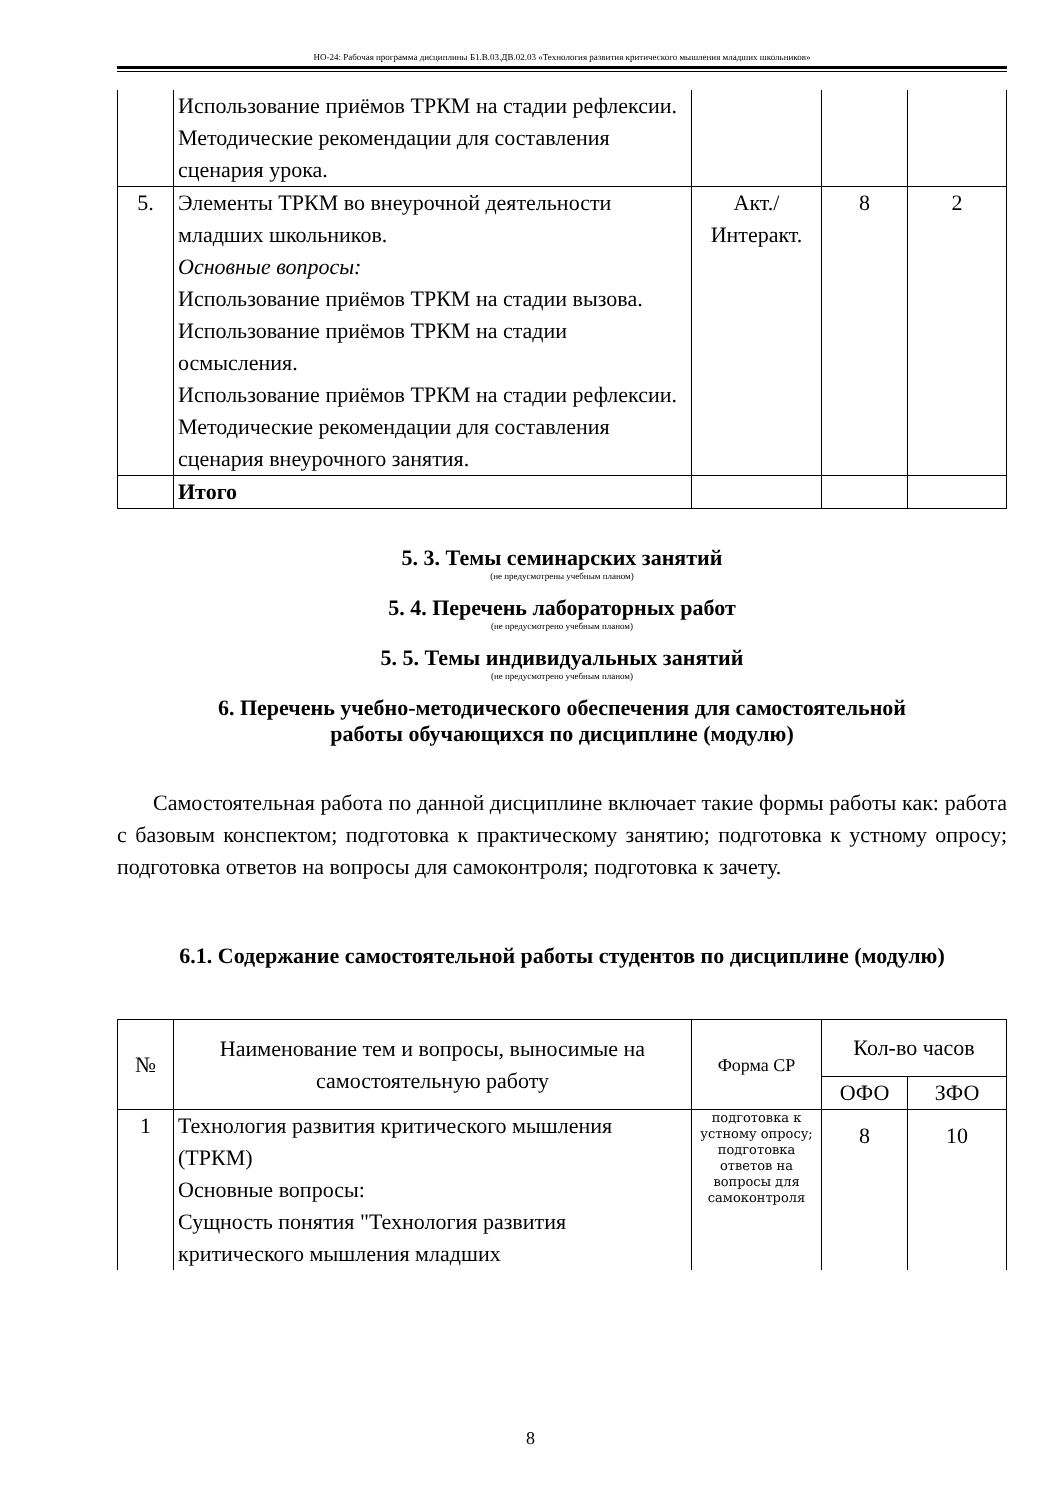НО-24: Рабочая программа дисциплины Б1.В.03.ДВ.02.03 «Технология развития критического мышления младших школьников»
| | Использование приёмов ТРКМ на стадии рефлексии. Методические рекомендации для составления сценария урока. | | | |
| 5. | Элементы ТРКМ во внеурочной деятельности младших школьников. Основные вопросы: Использование приёмов ТРКМ на стадии вызова. Использование приёмов ТРКМ на стадии осмысления. Использование приёмов ТРКМ на стадии рефлексии. Методические рекомендации для составления сценария внеурочного занятия. | Акт./ Интеракт. | 8 | 2 |
| | Итого | | | |
5. 3. Темы семинарских занятий
(не предусмотрены учебным планом)
5. 4. Перечень лабораторных работ
(не предусмотрено учебным планом)
5. 5. Темы индивидуальных занятий
(не предусмотрено учебным планом)
6. Перечень учебно-методического обеспечения для самостоятельной
работы обучающихся по дисциплине (модулю)
Самостоятельная работа по данной дисциплине включает такие формы работы как: работа с базовым конспектом; подготовка к практическому занятию; подготовка к устному опросу; подготовка ответов на вопросы для самоконтроля; подготовка к зачету.
6.1. Содержание самостоятельной работы студентов по дисциплине (модулю)
| № | Наименование тем и вопросы, выносимые на самостоятельную работу | Форма СР | Кол-во часов | |
| --- | --- | --- | --- | --- |
| | | | ОФО | ЗФО |
| 1 | Технология развития критического мышления (ТРКМ) Основные вопросы: Сущность понятия "Технология развития критического мышления младших | подготовка к устному опросу; подготовка ответов на вопросы для самоконтроля | 8 | 10 |
8